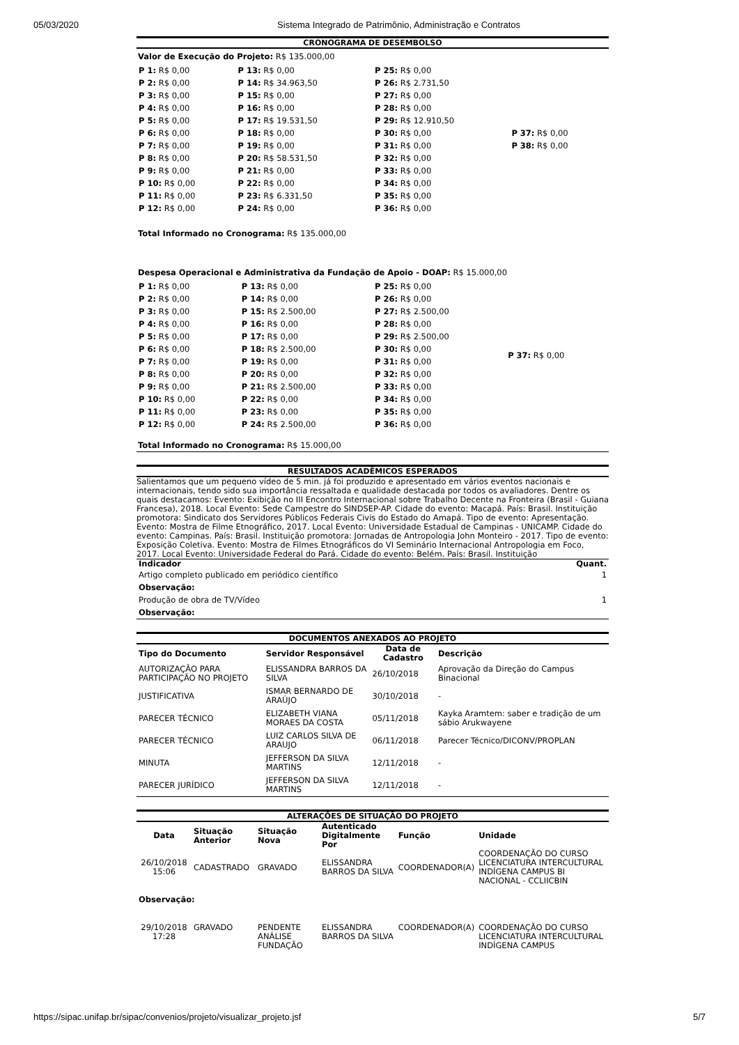05/03/2020 Sistema Integrado de Patrimônio, Administração e Contratos
CRONOGRAMA DE DESEMBOLSO
Valor de Execução do Projeto: R$ 135.000,00
| P 1: R$ 0,00 | P 13: R$ 0,00 | P 25: R$ 0,00 | |
| P 2: R$ 0,00 | P 14: R$ 34.963,50 | P 26: R$ 2.731,50 | |
| P 3: R$ 0,00 | P 15: R$ 0,00 | P 27: R$ 0,00 | |
| P 4: R$ 0,00 | P 16: R$ 0,00 | P 28: R$ 0,00 | |
| P 5: R$ 0,00 | P 17: R$ 19.531,50 | P 29: R$ 12.910,50 | |
| P 6: R$ 0,00 | P 18: R$ 0,00 | P 30: R$ 0,00 | P 37: R$ 0,00 |
| P 7: R$ 0,00 | P 19: R$ 0,00 | P 31: R$ 0,00 | P 38: R$ 0,00 |
| P 8: R$ 0,00 | P 20: R$ 58.531,50 | P 32: R$ 0,00 | |
| P 9: R$ 0,00 | P 21: R$ 0,00 | P 33: R$ 0,00 | |
| P 10: R$ 0,00 | P 22: R$ 0,00 | P 34: R$ 0,00 | |
| P 11: R$ 0,00 | P 23: R$ 6.331,50 | P 35: R$ 0,00 | |
| P 12: R$ 0,00 | P 24: R$ 0,00 | P 36: R$ 0,00 | |
Total Informado no Cronograma: R$ 135.000,00
Despesa Operacional e Administrativa da Fundação de Apoio - DOAP: R$ 15.000,00
| P 1: R$ 0,00 | P 13: R$ 0,00 | P 25: R$ 0,00 | P 37: R$ 0,00 |
| P 2: R$ 0,00 | P 14: R$ 0,00 | P 26: R$ 0,00 | |
| P 3: R$ 0,00 | P 15: R$ 2.500,00 | P 27: R$ 2.500,00 | |
| P 4: R$ 0,00 | P 16: R$ 0,00 | P 28: R$ 0,00 | |
| P 5: R$ 0,00 | P 17: R$ 0,00 | P 29: R$ 2.500,00 | |
| P 6: R$ 0,00 | P 18: R$ 2.500,00 | P 30: R$ 0,00 | |
| P 7: R$ 0,00 | P 19: R$ 0,00 | P 31: R$ 0,00 | |
| P 8: R$ 0,00 | P 20: R$ 0,00 | P 32: R$ 0,00 | |
| P 9: R$ 0,00 | P 21: R$ 2.500,00 | P 33: R$ 0,00 | |
| P 10: R$ 0,00 | P 22: R$ 0,00 | P 34: R$ 0,00 | |
| P 11: R$ 0,00 | P 23: R$ 0,00 | P 35: R$ 0,00 | |
| P 12: R$ 0,00 | P 24: R$ 2.500,00 | P 36: R$ 0,00 | |
Total Informado no Cronograma: R$ 15.000,00
RESULTADOS ACADÊMICOS ESPERADOS
Salientamos que um pequeno vídeo de 5 min. já foi produzido e apresentado em vários eventos nacionais e internacionais, tendo sido sua importância ressaltada e qualidade destacada por todos os avaliadores. Dentre os quais destacamos: Evento: Exibição no III Encontro Internacional sobre Trabalho Decente na Fronteira (Brasil - Guiana Francesa), 2018. Local Evento: Sede Campestre do SINDSEP-AP. Cidade do evento: Macapá. País: Brasil. Instituição promotora: Sindicato dos Servidores Públicos Federais Civis do Estado do Amapá. Tipo de evento: Apresentação. Evento: Mostra de Filme Etnográfico, 2017. Local Evento: Universidade Estadual de Campinas - UNICAMP. Cidade do evento: Campinas. País: Brasil. Instituição promotora: Jornadas de Antropologia John Monteiro - 2017. Tipo de evento: Exposição Coletiva. Evento: Mostra de Filmes Etnográficos do VI Seminário Internacional Antropologia em Foco, 2017. Local Evento: Universidade Federal do Pará. Cidade do evento: Belém. País: Brasil. Instituição
| Indicador | Quant. |
| --- | --- |
| Artigo completo publicado em periódico científico | 1 |
| Observação: | |
| Produção de obra de TV/Vídeo | 1 |
| Observação: | |
DOCUMENTOS ANEXADOS AO PROJETO
| Tipo do Documento | Servidor Responsável | Data de Cadastro | Descrição |
| --- | --- | --- | --- |
| AUTORIZAÇÃO PARA PARTICIPAÇÃO NO PROJETO | ELISSANDRA BARROS DA SILVA | 26/10/2018 | Aprovação da Direção do Campus Binacional |
| JUSTIFICATIVA | ISMAR BERNARDO DE ARAÚJO | 30/10/2018 | - |
| PARECER TÉCNICO | ELIZABETH VIANA MORAES DA COSTA | 05/11/2018 | Kayka Aramtem: saber e tradição de um sábio Arukwayene |
| PARECER TÉCNICO | LUIZ CARLOS SILVA DE ARAUJO | 06/11/2018 | Parecer Técnico/DICONV/PROPLAN |
| MINUTA | JEFFERSON DA SILVA MARTINS | 12/11/2018 | - |
| PARECER JURÍDICO | JEFFERSON DA SILVA MARTINS | 12/11/2018 | - |
ALTERAÇÕES DE SITUAÇÃO DO PROJETO
| Data | Situação Anterior | Situação Nova | Autenticado Digitalmente Por | Função | Unidade |
| --- | --- | --- | --- | --- | --- |
| 26/10/2018 15:06 | CADASTRADO | GRAVADO | ELISSANDRA BARROS DA SILVA | COORDENADOR(A) | COORDENAÇÃO DO CURSO LICENCIATURA INTERCULTURAL INDÍGENA CAMPUS BI NACIONAL - CCLIICBIN |
| Observação: | | | | | |
| 29/10/2018 17:28 | GRAVADO | PENDENTE ANÁLISE FUNDAÇÃO | ELISSANDRA BARROS DA SILVA | COORDENADOR(A) | COORDENAÇÃO DO CURSO LICENCIATURA INTERCULTURAL INDÍGENA CAMPUS |
https://sipac.unifap.br/sipac/convenios/projeto/visualizar_projeto.jsf 5/7